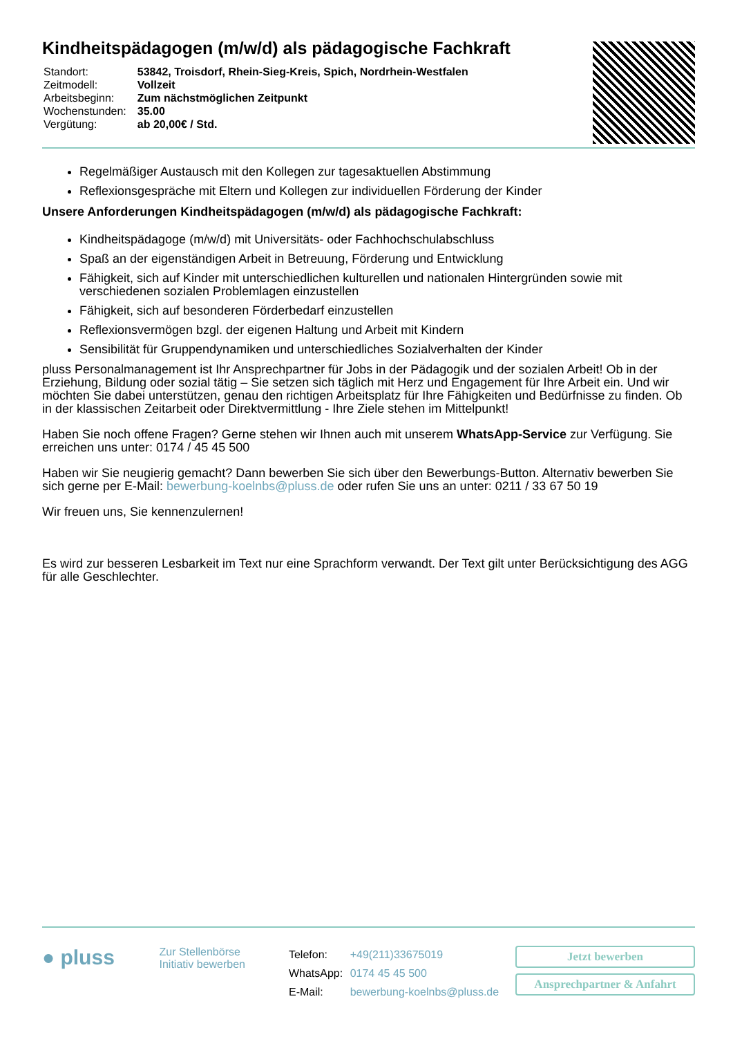Kindheitspädagogen (m/w/d) als pädagogische Fachkraft
| Standort: | 53842, Troisdorf, Rhein-Sieg-Kreis, Spich, Nordrhein-Westfalen |
| Zeitmodell: | Vollzeit |
| Arbeitsbeginn: | Zum nächstmöglichen Zeitpunkt |
| Wochenstunden: | 35.00 |
| Vergütung: | ab 20,00€ / Std. |
Regelmäßiger Austausch mit den Kollegen zur tagesaktuellen Abstimmung
Reflexionsgespräche mit Eltern und Kollegen zur individuellen Förderung der Kinder
Unsere Anforderungen Kindheitspädagogen (m/w/d) als pädagogische Fachkraft:
Kindheitspädagoge (m/w/d) mit Universitäts- oder Fachhochschulabschluss
Spaß an der eigenständigen Arbeit in Betreuung, Förderung und Entwicklung
Fähigkeit, sich auf Kinder mit unterschiedlichen kulturellen und nationalen Hintergründen sowie mit verschiedenen sozialen Problemlagen einzustellen
Fähigkeit, sich auf besonderen Förderbedarf einzustellen
Reflexionsvermögen bzgl. der eigenen Haltung und Arbeit mit Kindern
Sensibilität für Gruppendynamiken und unterschiedliches Sozialverhalten der Kinder
pluss Personalmanagement ist Ihr Ansprechpartner für Jobs in der Pädagogik und der sozialen Arbeit! Ob in der Erziehung, Bildung oder sozial tätig – Sie setzen sich täglich mit Herz und Engagement für Ihre Arbeit ein. Und wir möchten Sie dabei unterstützen, genau den richtigen Arbeitsplatz für Ihre Fähigkeiten und Bedürfnisse zu finden. Ob in der klassischen Zeitarbeit oder Direktvermittlung - Ihre Ziele stehen im Mittelpunkt!
Haben Sie noch offene Fragen? Gerne stehen wir Ihnen auch mit unserem WhatsApp-Service zur Verfügung. Sie erreichen uns unter: 0174 / 45 45 500
Haben wir Sie neugierig gemacht? Dann bewerben Sie sich über den Bewerbungs-Button. Alternativ bewerben Sie sich gerne per E-Mail: bewerbung-koelnbs@pluss.de oder rufen Sie uns an unter: 0211 / 33 67 50 19
Wir freuen uns, Sie kennenzulernen!
Es wird zur besseren Lesbarkeit im Text nur eine Sprachform verwandt. Der Text gilt unter Berücksichtigung des AGG für alle Geschlechter.
● pluss
Zur Stellenbörse
Initiativ bewerben
| Telefon: | +49(211)33675019 |
| WhatsApp: | 0174 45 45 500 |
| E-Mail: | bewerbung-koelnbs@pluss.de |
Jetzt bewerben
Ansprechpartner & Anfahrt